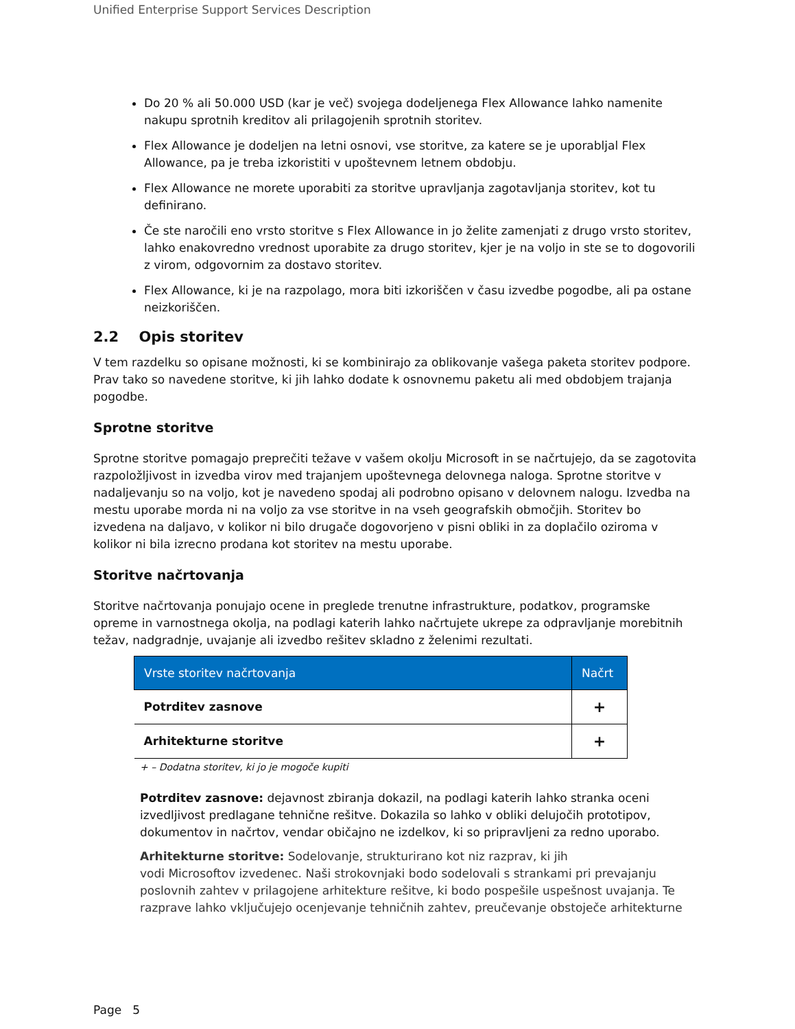Unified Enterprise Support Services Description
Do 20 % ali 50.000 USD (kar je več) svojega dodeljenega Flex Allowance lahko namenite nakupu sprotnih kreditov ali prilagojenih sprotnih storitev.
Flex Allowance je dodeljen na letni osnovi, vse storitve, za katere se je uporabljal Flex Allowance, pa je treba izkoristiti v upoštevnem letnem obdobju.
Flex Allowance ne morete uporabiti za storitve upravljanja zagotavljanja storitev, kot tu definirano.
Če ste naročili eno vrsto storitve s Flex Allowance in jo želite zamenjati z drugo vrsto storitev, lahko enakovredno vrednost uporabite za drugo storitev, kjer je na voljo in ste se to dogovorili z virom, odgovornim za dostavo storitev.
Flex Allowance, ki je na razpolago, mora biti izkoriščen v času izvedbe pogodbe, ali pa ostane neizkoriščen.
2.2 Opis storitev
V tem razdelku so opisane možnosti, ki se kombinirajo za oblikovanje vašega paketa storitev podpore. Prav tako so navedene storitve, ki jih lahko dodate k osnovnemu paketu ali med obdobjem trajanja pogodbe.
Sprotne storitve
Sprotne storitve pomagajo preprečiti težave v vašem okolju Microsoft in se načrtujejo, da se zagotovita razpoložljivost in izvedba virov med trajanjem upoštevnega delovnega naloga. Sprotne storitve v nadaljevanju so na voljo, kot je navedeno spodaj ali podrobno opisano v delovnem nalogu. Izvedba na mestu uporabe morda ni na voljo za vse storitve in na vseh geografskih območjih. Storitev bo izvedena na daljavo, v kolikor ni bilo drugače dogovorjeno v pisni obliki in za doplačilo oziroma v kolikor ni bila izrecno prodana kot storitev na mestu uporabe.
Storitve načrtovanja
Storitve načrtovanja ponujajo ocene in preglede trenutne infrastrukture, podatkov, programske opreme in varnostnega okolja, na podlagi katerih lahko načrtujete ukrepe za odpravljanje morebitnih težav, nadgradnje, uvajanje ali izvedbo rešitev skladno z želenimi rezultati.
| Vrste storitev načrtovanja | Načrt |
| --- | --- |
| Potrditev zasnove | + |
| Arhitekturne storitve | + |
+ – Dodatna storitev, ki jo je mogoče kupiti
Potrditev zasnove: dejavnost zbiranja dokazil, na podlagi katerih lahko stranka oceni izvedljivost predlagane tehnične rešitve. Dokazila so lahko v obliki delujočih prototipov, dokumentov in načrtov, vendar običajno ne izdelkov, ki so pripravljeni za redno uporabo.
Arhitekturne storitve: Sodelovanje, strukturirano kot niz razprav, ki jih
vodi Microsoftov izvedenec. Naši strokovnjaki bodo sodelovali s strankami pri prevajanju poslovnih zahtev v prilagojene arhitekture rešitve, ki bodo pospešile uspešnost uvajanja. Te razprave lahko vključujejo ocenjevanje tehničnih zahtev, preučevanje obstoječe arhitekturne
Page 5